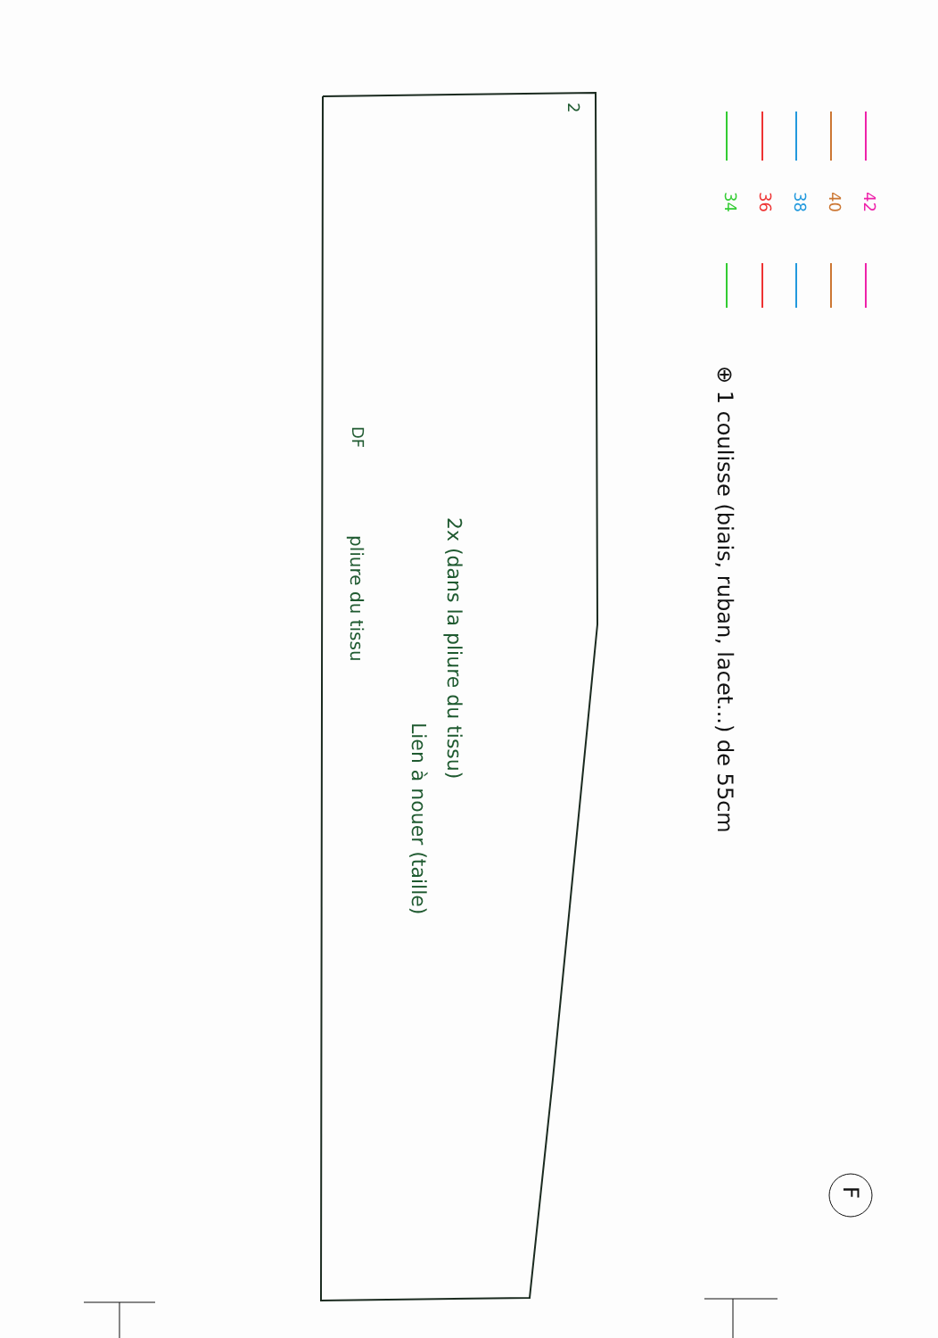2
pliure du tissu
DF
Lien à nouer (taille)
2x (dans la pliure du tissu)
⊕ 1 coulisse (biais, ruban, lacet...) de 55cm
34
36
38
40
42
F